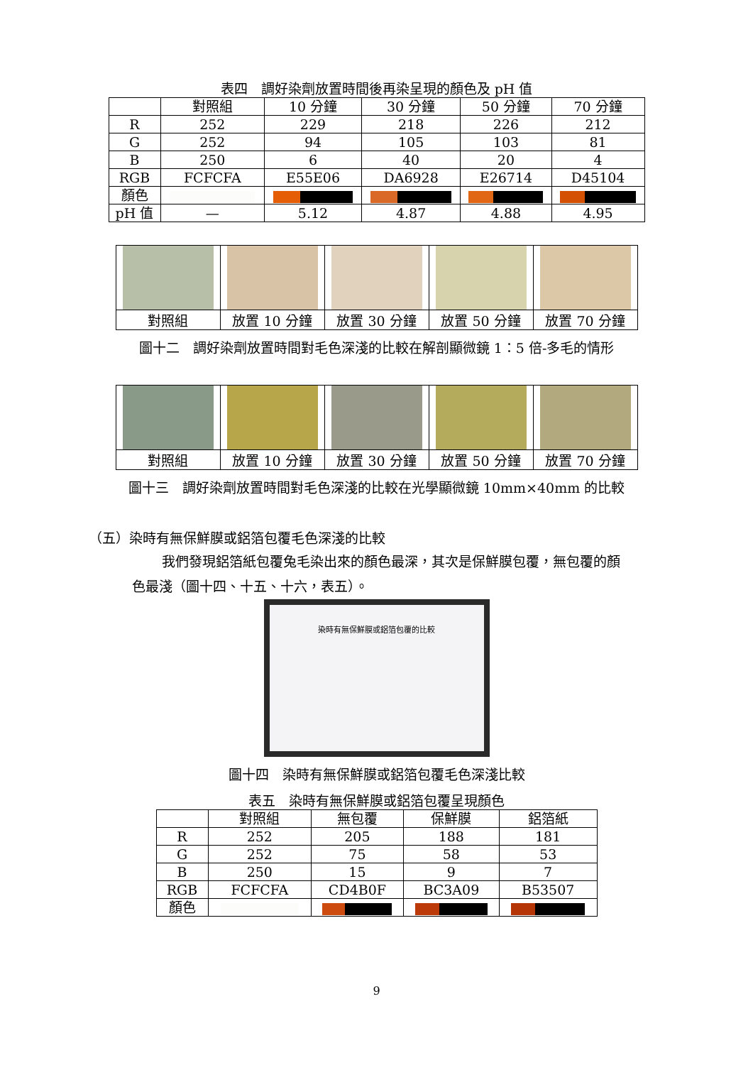表四　調好染劑放置時間後再染呈現的顏色及 pH 值
| | 對照組 | 10 分鐘 | 30 分鐘 | 50 分鐘 | 70 分鐘 |
| --- | --- | --- | --- | --- | --- |
| R | 252 | 229 | 218 | 226 | 212 |
| G | 252 | 94 | 105 | 103 | 81 |
| B | 250 | 6 | 40 | 20 | 4 |
| RGB | FCFCFA | E55E06 | DA6928 | E26714 | D45104 |
| 顏色 | | | | | |
| pH 值 | — | 5.12 | 4.87 | 4.88 | 4.95 |
| 對照組 | 放置 10 分鐘 | 放置 30 分鐘 | 放置 50 分鐘 | 放置 70 分鐘 |
圖十二　調好染劑放置時間對毛色深淺的比較在解剖顯微鏡 1：5 倍-多毛的情形
| 對照組 | 放置 10 分鐘 | 放置 30 分鐘 | 放置 50 分鐘 | 放置 70 分鐘 |
圖十三　調好染劑放置時間對毛色深淺的比較在光學顯微鏡 10mm×40mm 的比較
（五）染時有無保鮮膜或鋁箔包覆毛色深淺的比較
我們發現鋁箔紙包覆兔毛染出來的顏色最深，其次是保鮮膜包覆，無包覆的顏
色最淺（圖十四、十五、十六，表五）。
染時有無保鮮膜或鋁箔包覆的比較
圖十四　染時有無保鮮膜或鋁箔包覆毛色深淺比較
表五　染時有無保鮮膜或鋁箔包覆呈現顏色
| | 對照組 | 無包覆 | 保鮮膜 | 鋁箔紙 |
| --- | --- | --- | --- | --- |
| R | 252 | 205 | 188 | 181 |
| G | 252 | 75 | 58 | 53 |
| B | 250 | 15 | 9 | 7 |
| RGB | FCFCFA | CD4B0F | BC3A09 | B53507 |
| 顏色 | | | | |
9